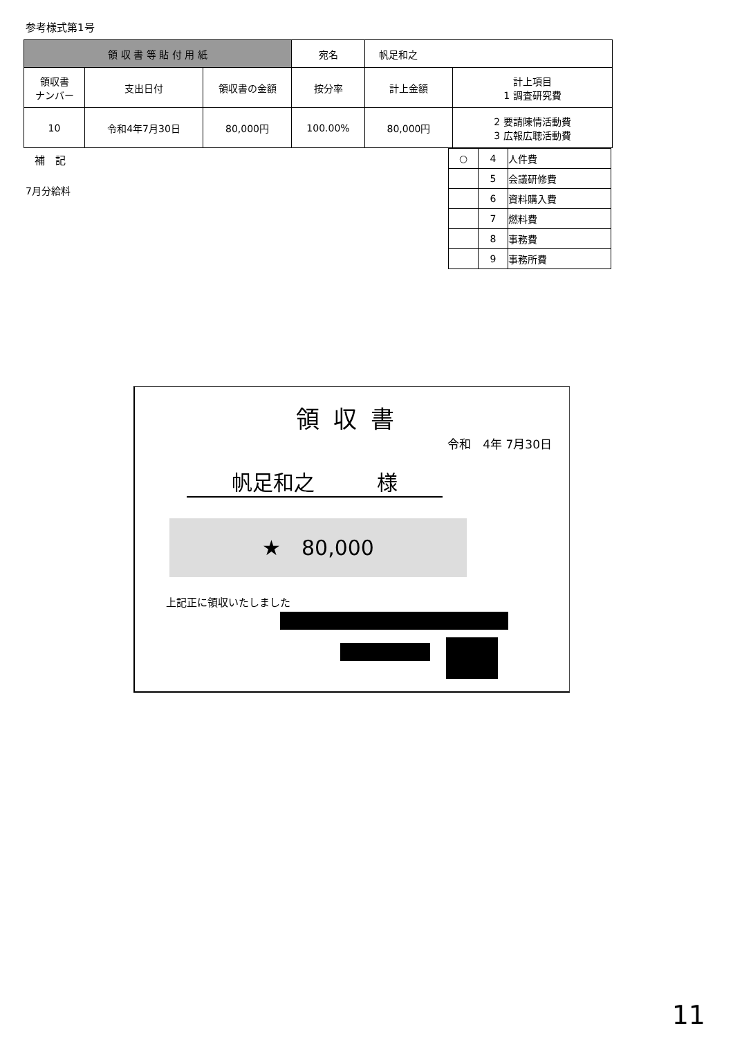参考様式第1号
| 領 収 書 等 貼 付 用 紙 | | | 宛名 | 帆足和之 | |
| 領収書 ナンバー | 支出日付 | 領収書の金額 | 按分率 | 計上金額 | 計上項目 1 調査研究費 |
| 10 | 令和4年7月30日 | 80,000円 | 100.00% | 80,000円 | 2 要請陳情活動費 3 広報広聴活動費 |
補　記
7月分給料
| ○ | 4 | 人件費 |
| | 5 | 会議研修費 |
| | 6 | 資料購入費 |
| | 7 | 燃料費 |
| | 8 | 事務費 |
| | 9 | 事務所費 |
領収書
令和　4年 7月30日
帆足和之　　　様
★　80,000
上記正に領収いたしました
11